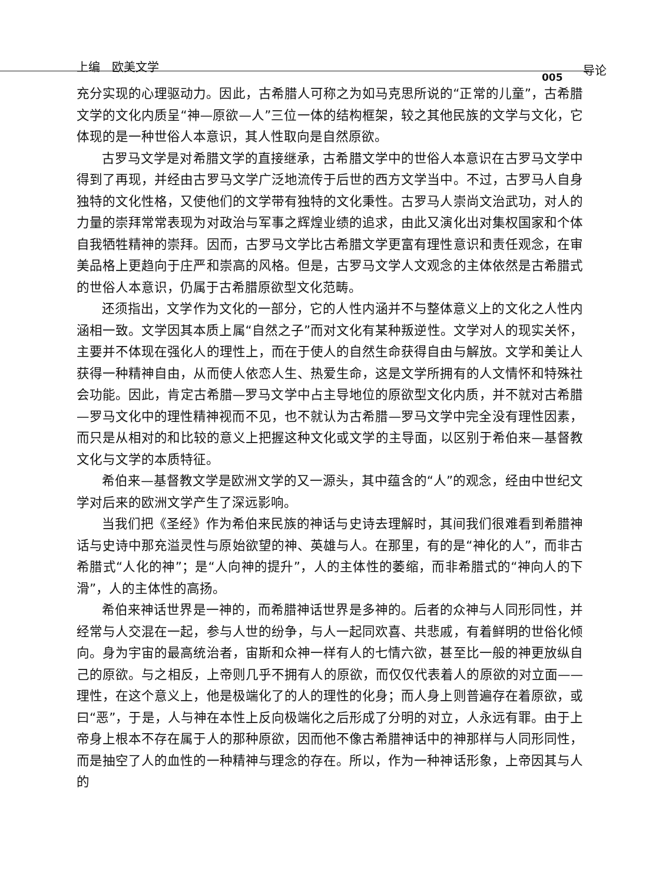上编　欧美文学 导论
005
充分实现的心理驱动力。因此，古希腊人可称之为如马克思所说的“正常的儿童”，古希腊文学的文化内质呈“神—原欲—人”三位一体的结构框架，较之其他民族的文学与文化，它体现的是一种世俗人本意识，其人性取向是自然原欲。
古罗马文学是对希腊文学的直接继承，古希腊文学中的世俗人本意识在古罗马文学中得到了再现，并经由古罗马文学广泛地流传于后世的西方文学当中。不过，古罗马人自身独特的文化性格，又使他们的文学带有独特的文化秉性。古罗马人崇尚文治武功，对人的力量的崇拜常常表现为对政治与军事之辉煌业绩的追求，由此又演化出对集权国家和个体自我牺牲精神的崇拜。因而，古罗马文学比古希腊文学更富有理性意识和责任观念，在审美品格上更趋向于庄严和崇高的风格。但是，古罗马文学人文观念的主体依然是古希腊式的世俗人本意识，仍属于古希腊原欲型文化范畴。
还须指出，文学作为文化的一部分，它的人性内涵并不与整体意义上的文化之人性内涵相一致。文学因其本质上属“自然之子”而对文化有某种叛逆性。文学对人的现实关怀，主要并不体现在强化人的理性上，而在于使人的自然生命获得自由与解放。文学和美让人获得一种精神自由，从而使人依恋人生、热爱生命，这是文学所拥有的人文情怀和特殊社会功能。因此，肯定古希腊—罗马文学中占主导地位的原欲型文化内质，并不就对古希腊—罗马文化中的理性精神视而不见，也不就认为古希腊—罗马文学中完全没有理性因素，而只是从相对的和比较的意义上把握这种文化或文学的主导面，以区别于希伯来—基督教文化与文学的本质特征。
希伯来—基督教文学是欧洲文学的又一源头，其中蕴含的“人”的观念，经由中世纪文学对后来的欧洲文学产生了深远影响。
当我们把《圣经》作为希伯来民族的神话与史诗去理解时，其间我们很难看到希腊神话与史诗中那充溢灵性与原始欲望的神、英雄与人。在那里，有的是“神化的人”，而非古希腊式“人化的神”；是“人向神的提升”，人的主体性的萎缩，而非希腊式的“神向人的下滑”，人的主体性的高扬。
希伯来神话世界是一神的，而希腊神话世界是多神的。后者的众神与人同形同性，并经常与人交混在一起，参与人世的纷争，与人一起同欢喜、共悲戚，有着鲜明的世俗化倾向。身为宇宙的最高统治者，宙斯和众神一样有人的七情六欲，甚至比一般的神更放纵自己的原欲。与之相反，上帝则几乎不拥有人的原欲，而仅仅代表着人的原欲的对立面——理性，在这个意义上，他是极端化了的人的理性的化身；而人身上则普遍存在着原欲，或曰“恶”，于是，人与神在本性上反向极端化之后形成了分明的对立，人永远有罪。由于上帝身上根本不存在属于人的那种原欲，因而他不像古希腊神话中的神那样与人同形同性，而是抽空了人的血性的一种精神与理念的存在。所以，作为一种神话形象，上帝因其与人的